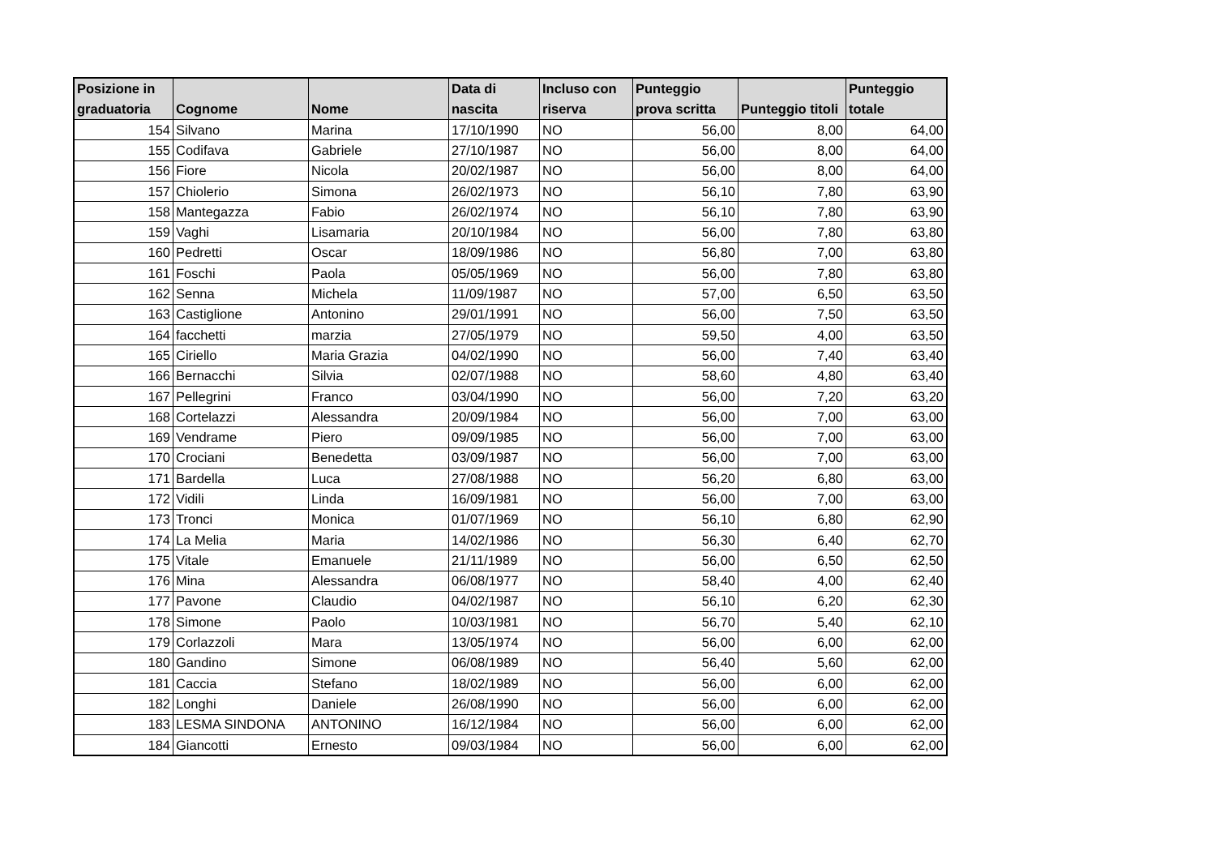| Posizione in graduatoria | Cognome | Nome | Data di nascita | Incluso con riserva | Punteggio prova scritta | Punteggio titoli | Punteggio totale |
| --- | --- | --- | --- | --- | --- | --- | --- |
| 154 | Silvano | Marina | 17/10/1990 | NO | 56,00 | 8,00 | 64,00 |
| 155 | Codifava | Gabriele | 27/10/1987 | NO | 56,00 | 8,00 | 64,00 |
| 156 | Fiore | Nicola | 20/02/1987 | NO | 56,00 | 8,00 | 64,00 |
| 157 | Chiolerio | Simona | 26/02/1973 | NO | 56,10 | 7,80 | 63,90 |
| 158 | Mantegazza | Fabio | 26/02/1974 | NO | 56,10 | 7,80 | 63,90 |
| 159 | Vaghi | Lisamaria | 20/10/1984 | NO | 56,00 | 7,80 | 63,80 |
| 160 | Pedretti | Oscar | 18/09/1986 | NO | 56,80 | 7,00 | 63,80 |
| 161 | Foschi | Paola | 05/05/1969 | NO | 56,00 | 7,80 | 63,80 |
| 162 | Senna | Michela | 11/09/1987 | NO | 57,00 | 6,50 | 63,50 |
| 163 | Castiglione | Antonino | 29/01/1991 | NO | 56,00 | 7,50 | 63,50 |
| 164 | facchetti | marzia | 27/05/1979 | NO | 59,50 | 4,00 | 63,50 |
| 165 | Ciriello | Maria Grazia | 04/02/1990 | NO | 56,00 | 7,40 | 63,40 |
| 166 | Bernacchi | Silvia | 02/07/1988 | NO | 58,60 | 4,80 | 63,40 |
| 167 | Pellegrini | Franco | 03/04/1990 | NO | 56,00 | 7,20 | 63,20 |
| 168 | Cortelazzi | Alessandra | 20/09/1984 | NO | 56,00 | 7,00 | 63,00 |
| 169 | Vendrame | Piero | 09/09/1985 | NO | 56,00 | 7,00 | 63,00 |
| 170 | Crociani | Benedetta | 03/09/1987 | NO | 56,00 | 7,00 | 63,00 |
| 171 | Bardella | Luca | 27/08/1988 | NO | 56,20 | 6,80 | 63,00 |
| 172 | Vidili | Linda | 16/09/1981 | NO | 56,00 | 7,00 | 63,00 |
| 173 | Tronci | Monica | 01/07/1969 | NO | 56,10 | 6,80 | 62,90 |
| 174 | La Melia | Maria | 14/02/1986 | NO | 56,30 | 6,40 | 62,70 |
| 175 | Vitale | Emanuele | 21/11/1989 | NO | 56,00 | 6,50 | 62,50 |
| 176 | Mina | Alessandra | 06/08/1977 | NO | 58,40 | 4,00 | 62,40 |
| 177 | Pavone | Claudio | 04/02/1987 | NO | 56,10 | 6,20 | 62,30 |
| 178 | Simone | Paolo | 10/03/1981 | NO | 56,70 | 5,40 | 62,10 |
| 179 | Corlazzoli | Mara | 13/05/1974 | NO | 56,00 | 6,00 | 62,00 |
| 180 | Gandino | Simone | 06/08/1989 | NO | 56,40 | 5,60 | 62,00 |
| 181 | Caccia | Stefano | 18/02/1989 | NO | 56,00 | 6,00 | 62,00 |
| 182 | Longhi | Daniele | 26/08/1990 | NO | 56,00 | 6,00 | 62,00 |
| 183 | LESMA SINDONA | ANTONINO | 16/12/1984 | NO | 56,00 | 6,00 | 62,00 |
| 184 | Giancotti | Ernesto | 09/03/1984 | NO | 56,00 | 6,00 | 62,00 |